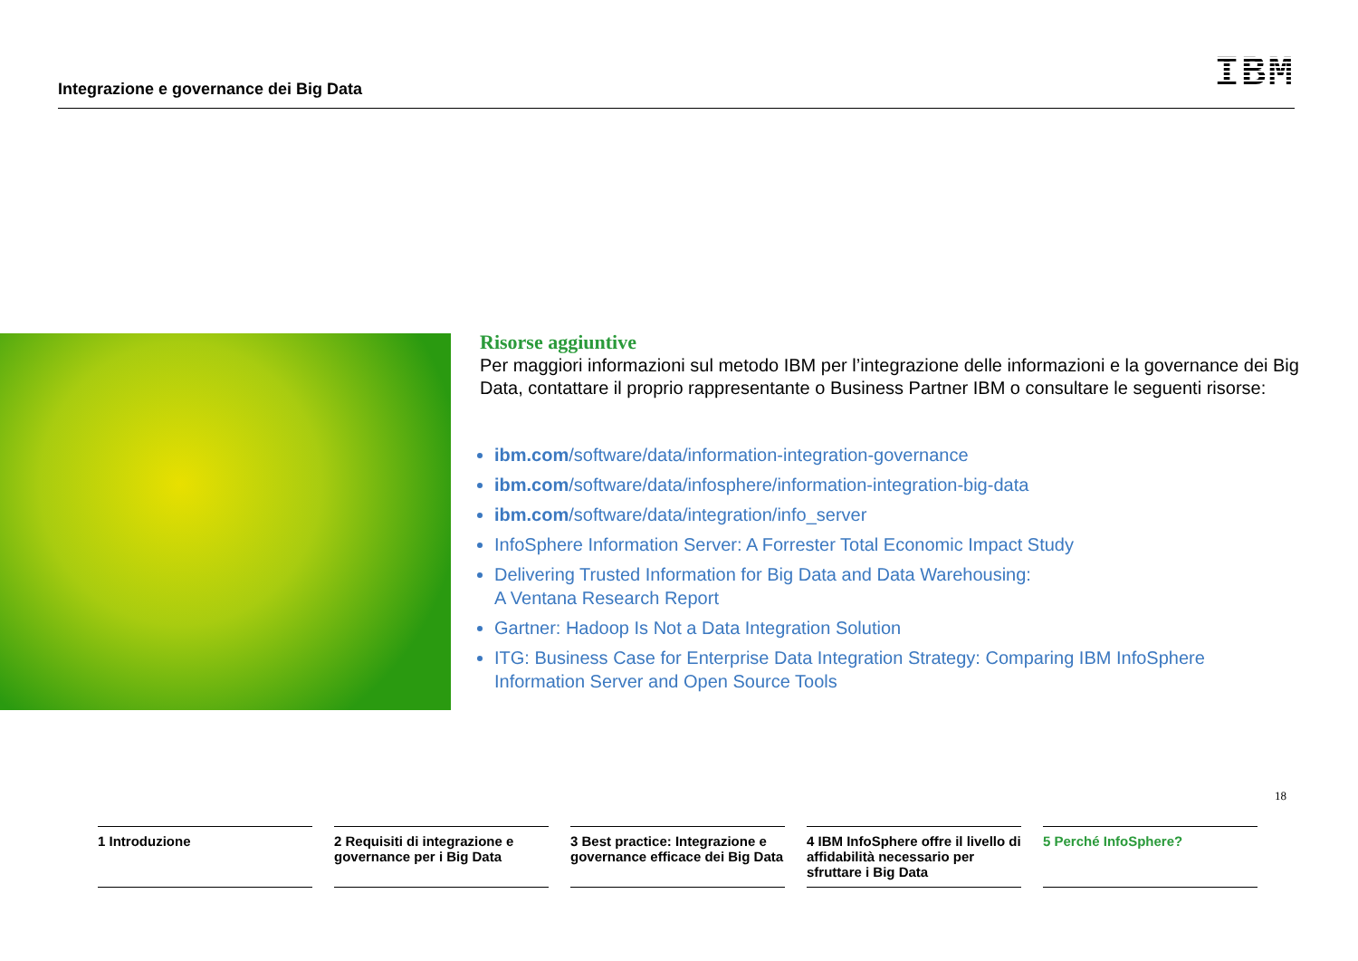Integrazione e governance dei Big Data
IBM
Risorse aggiuntive
Per maggiori informazioni sul metodo IBM per l’integrazione delle informazioni e la governance dei Big Data, contattare il proprio rappresentante o Business Partner IBM o consultare le seguenti risorse:
ibm.com/software/data/information-integration-governance
ibm.com/software/data/infosphere/information-integration-big-data
ibm.com/software/data/integration/info_server
InfoSphere Information Server: A Forrester Total Economic Impact Study
Delivering Trusted Information for Big Data and Data Warehousing:
A Ventana Research Report
Gartner: Hadoop Is Not a Data Integration Solution
ITG: Business Case for Enterprise Data Integration Strategy: Comparing IBM InfoSphere Information Server and Open Source Tools
18
1 Introduzione 2 Requisiti di integrazione e governance per i Big Data
3 Best practice: Integrazione e governance efficace dei Big Data
4 IBM InfoSphere offre il livello di affidabilità necessario per sfruttare i Big Data
5 Perché InfoSphere?